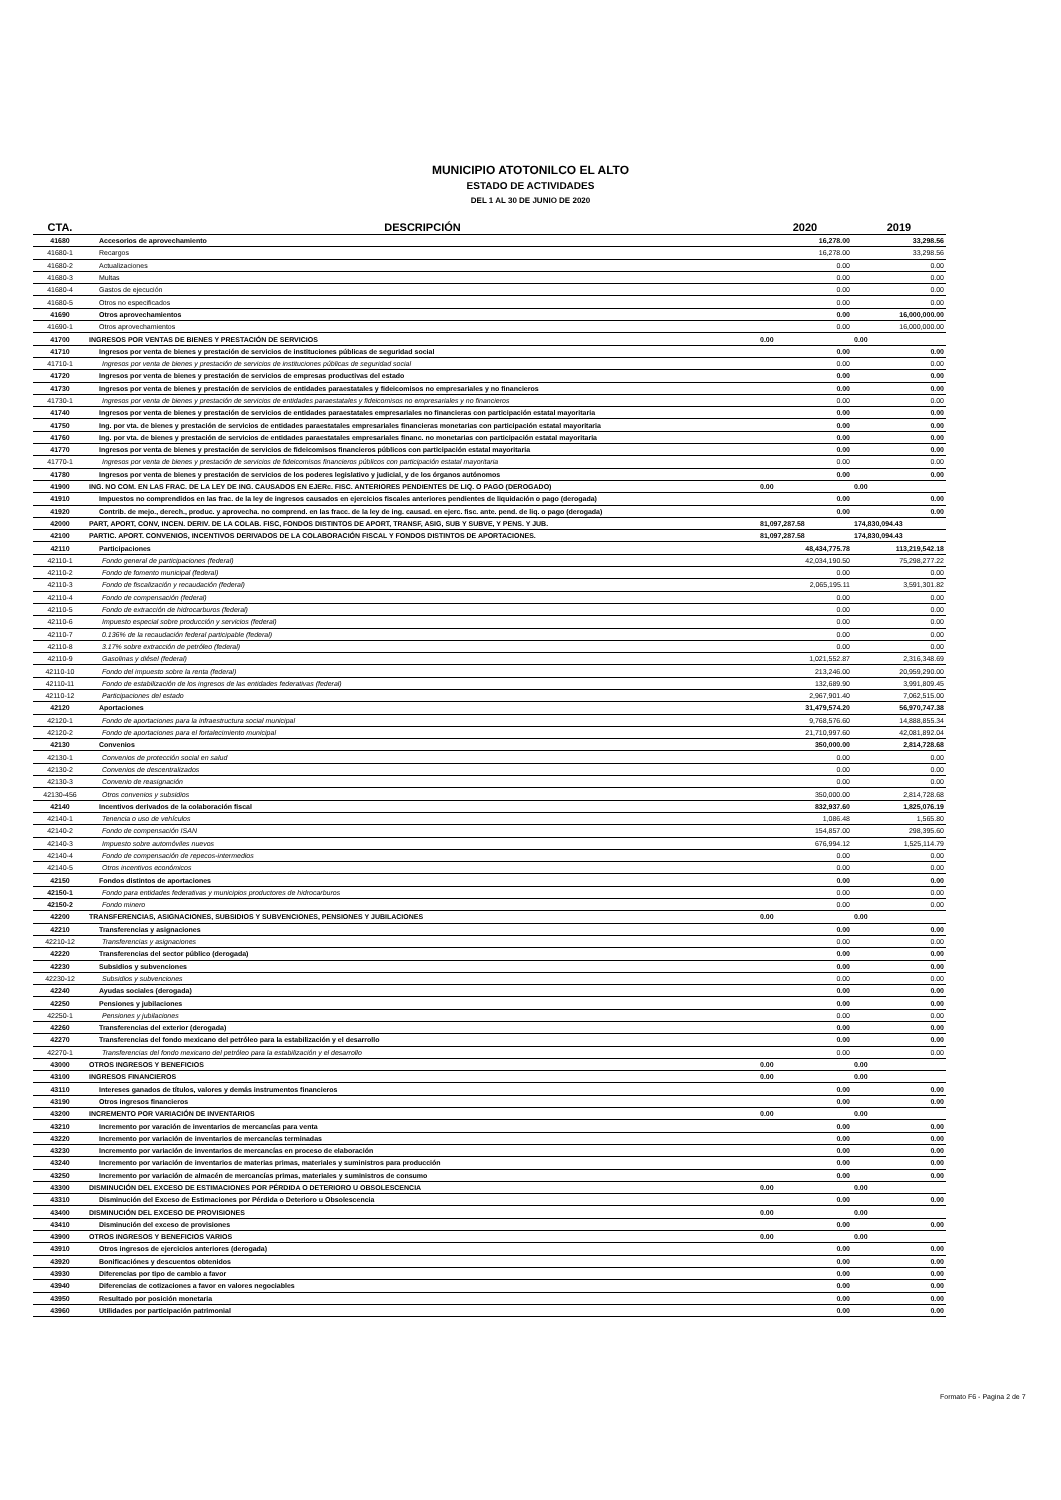MUNICIPIO ATOTONILCO EL ALTO
ESTADO DE ACTIVIDADES
DEL 1 AL 30 DE JUNIO DE 2020
| CTA. | DESCRIPCIÓN | 2020 | 2019 |
| --- | --- | --- | --- |
| 41680 | Accesorios de aprovechamiento | 16,278.00 | 33,298.56 |
| 41680-1 | Recargos | 16,278.00 | 33,298.56 |
| 41680-2 | Actualizaciones | 0.00 | 0.00 |
| 41680-3 | Multas | 0.00 | 0.00 |
| 41680-4 | Gastos de ejecución | 0.00 | 0.00 |
| 41680-5 | Otros no especificados | 0.00 | 0.00 |
| 41690 | Otros aprovechamientos | 0.00 | 16,000,000.00 |
| 41690-1 | Otros aprovechamientos | 0.00 | 16,000,000.00 |
| 41700 | INGRESOS POR VENTAS DE BIENES Y PRESTACIÓN DE SERVICIOS | 0.00 | 0.00 |
| 41710 | Ingresos por venta de bienes y prestación de servicios de instituciones públicas de seguridad social | 0.00 | 0.00 |
| 41710-1 | Ingresos por venta de bienes y prestación de servicios de instituciones públicas de seguridad social | 0.00 | 0.00 |
| 41720 | Ingresos por venta de bienes y prestación de servicios de empresas productivas del estado | 0.00 | 0.00 |
| 41730 | Ingresos por venta de bienes y prestación de servicios de entidades paraestatales y fideicomisos no empresariales y no financieros | 0.00 | 0.00 |
| 41730-1 | Ingresos por venta de bienes y prestación de servicios de entidades paraestatales y fideicomisos no empresariales y no financieros | 0.00 | 0.00 |
| 41740 | Ingresos por venta de bienes y prestación de servicios de entidades paraestatales empresariales no financieras con participación estatal mayoritaria | 0.00 | 0.00 |
| 41750 | Ing. por vta. de bienes y prestación de servicios de entidades paraestatales empresariales financieras monetarias con participación estatal mayoritaria | 0.00 | 0.00 |
| 41760 | Ing. por vta. de bienes y prestación de servicios de entidades paraestatales empresariales financ. no monetarias con participación estatal mayoritaria | 0.00 | 0.00 |
| 41770 | Ingresos por venta de bienes y prestación de servicios de fideicomisos financieros públicos con participación estatal mayoritaria | 0.00 | 0.00 |
| 41770-1 | Ingresos por venta de bienes y prestación de servicios de fideicomisos financieros públicos con participación estatal mayoritaria | 0.00 | 0.00 |
| 41780 | Ingresos por venta de bienes y prestación de servicios de los poderes legislativo y judicial, y de los órganos autónomos | 0.00 | 0.00 |
| 41900 | ING. NO COM. EN LAS FRAC. DE LA LEY DE ING. CAUSADOS EN EJERc. FISC. ANTERIORES PENDIENTES DE LIQ. O PAGO (DEROGADO) | 0.00 | 0.00 |
| 41910 | Impuestos no comprendidos en las frac. de la ley de ingresos causados en ejercicios fiscales anteriores pendientes de liquidación o pago (derogada) | 0.00 | 0.00 |
| 41920 | Contrib. de mejo., derech., produc. y aprovecha. no comprend. en las fracc. de la ley de ing. causad. en ejerc. fisc. ante. pend. de liq. o pago (derogada) | 0.00 | 0.00 |
| 42000 | PART, APORT, CONV, INCEN. DERIV. DE LA COLAB. FISC, FONDOS DISTINTOS DE APORT, TRANSF, ASIG, SUB Y SUBVE, Y PENS. Y JUB. | 81,097,287.58 | 174,830,094.43 |
| 42100 | PARTIC. APORT. CONVENIOS, INCENTIVOS DERIVADOS DE LA COLABORACIÓN FISCAL Y FONDOS DISTINTOS DE APORTACIONES. | 81,097,287.58 | 174,830,094.43 |
| 42110 | Participaciones | 48,434,775.78 | 113,219,542.18 |
| 42110-1 | Fondo general de participaciones (federal) | 42,034,190.50 | 75,298,277.22 |
| 42110-2 | Fondo de fomento municipal (federal) | 0.00 | 0.00 |
| 42110-3 | Fondo de fiscalización y recaudación (federal) | 2,065,195.11 | 3,591,301.82 |
| 42110-4 | Fondo de compensación (federal) | 0.00 | 0.00 |
| 42110-5 | Fondo de extracción de hidrocarburos (federal) | 0.00 | 0.00 |
| 42110-6 | Impuesto especial sobre producción y servicios (federal) | 0.00 | 0.00 |
| 42110-7 | 0.136% de la recaudación federal participable (federal) | 0.00 | 0.00 |
| 42110-8 | 3.17% sobre extracción de petróleo (federal) | 0.00 | 0.00 |
| 42110-9 | Gasolinas y diésel (federal) | 1,021,552.87 | 2,316,348.69 |
| 42110-10 | Fondo del impuesto sobre la renta (federal) | 213,246.00 | 20,959,290.00 |
| 42110-11 | Fondo de estabilización de los ingresos de las entidades federativas (federal) | 132,689.90 | 3,991,809.45 |
| 42110-12 | Participaciones del estado | 2,967,901.40 | 7,062,515.00 |
| 42120 | Aportaciones | 31,479,574.20 | 56,970,747.38 |
| 42120-1 | Fondo de aportaciones para la infraestructura social municipal | 9,768,576.60 | 14,888,855.34 |
| 42120-2 | Fondo de aportaciones para el fortalecimiento municipal | 21,710,997.60 | 42,081,892.04 |
| 42130 | Convenios | 350,000.00 | 2,814,728.68 |
| 42130-1 | Convenios de protección social en salud | 0.00 | 0.00 |
| 42130-2 | Convenios de descentralizados | 0.00 | 0.00 |
| 42130-3 | Convenio de reasignación | 0.00 | 0.00 |
| 42130-456 | Otros convenios y subsidios | 350,000.00 | 2,814,728.68 |
| 42140 | Incentivos derivados de la colaboración fiscal | 832,937.60 | 1,825,076.19 |
| 42140-1 | Tenencia o uso de vehículos | 1,086.48 | 1,565.80 |
| 42140-2 | Fondo de compensación ISAN | 154,857.00 | 298,395.60 |
| 42140-3 | Impuesto sobre automóviles nuevos | 676,994.12 | 1,525,114.79 |
| 42140-4 | Fondo de compensación de repecos-intermedios | 0.00 | 0.00 |
| 42140-5 | Otros incentivos económicos | 0.00 | 0.00 |
| 42150 | Fondos distintos de aportaciones | 0.00 | 0.00 |
| 42150-1 | Fondo para entidades federativas y municipios productores de hidrocarburos | 0.00 | 0.00 |
| 42150-2 | Fondo minero | 0.00 | 0.00 |
| 42200 | TRANSFERENCIAS, ASIGNACIONES, SUBSIDIOS Y SUBVENCIONES, PENSIONES Y JUBILACIONES | 0.00 | 0.00 |
| 42210 | Transferencias y asignaciones | 0.00 | 0.00 |
| 42210-12 | Transferencias y asignaciones | 0.00 | 0.00 |
| 42220 | Transferencias del sector público (derogada) | 0.00 | 0.00 |
| 42230 | Subsidios y subvenciones | 0.00 | 0.00 |
| 42230-12 | Subsidios y subvenciones | 0.00 | 0.00 |
| 42240 | Ayudas sociales (derogada) | 0.00 | 0.00 |
| 42250 | Pensiones y jubilaciones | 0.00 | 0.00 |
| 42250-1 | Pensiones y jubilaciones | 0.00 | 0.00 |
| 42260 | Transferencias del exterior (derogada) | 0.00 | 0.00 |
| 42270 | Transferencias del fondo mexicano del petróleo para la estabilización y el desarrollo | 0.00 | 0.00 |
| 42270-1 | Transferencias del fondo mexicano del petróleo para la estabilización y el desarrollo | 0.00 | 0.00 |
| 43000 | OTROS INGRESOS Y BENEFICIOS | 0.00 | 0.00 |
| 43100 | INGRESOS FINANCIEROS | 0.00 | 0.00 |
| 43110 | Intereses ganados de títulos, valores y demás instrumentos financieros | 0.00 | 0.00 |
| 43190 | Otros ingresos financieros | 0.00 | 0.00 |
| 43200 | INCREMENTO POR VARIACIÓN DE INVENTARIOS | 0.00 | 0.00 |
| 43210 | Incremento por varación de inventarios de mercancías para venta | 0.00 | 0.00 |
| 43220 | Incremento por variación de inventarios de mercancías terminadas | 0.00 | 0.00 |
| 43230 | Incremento por variación de inventarios de mercancías en proceso de elaboración | 0.00 | 0.00 |
| 43240 | Incremento por variación de inventarios de materias primas, materiales y suministros para producción | 0.00 | 0.00 |
| 43250 | Incremento por variación de almacén de mercancías primas, materiales y suministros de consumo | 0.00 | 0.00 |
| 43300 | DISMINUCIÓN DEL EXCESO DE ESTIMACIONES POR PÉRDIDA O DETERIORO U OBSOLESCENCIA | 0.00 | 0.00 |
| 43310 | Disminución del Exceso de Estimaciones por Pérdida o Deterioro u Obsolescencia | 0.00 | 0.00 |
| 43400 | DISMINUCIÓN DEL EXCESO DE PROVISIONES | 0.00 | 0.00 |
| 43410 | Disminución del exceso de provisiones | 0.00 | 0.00 |
| 43900 | OTROS INGRESOS Y BENEFICIOS VARIOS | 0.00 | 0.00 |
| 43910 | Otros ingresos de ejercicios anteriores (derogada) | 0.00 | 0.00 |
| 43920 | Bonificaciónes y descuentos obtenidos | 0.00 | 0.00 |
| 43930 | Diferencias por tipo de cambio a favor | 0.00 | 0.00 |
| 43940 | Diferencias de cotizaciones a favor en valores negociables | 0.00 | 0.00 |
| 43950 | Resultado por posición monetaria | 0.00 | 0.00 |
| 43960 | Utilidades por participación patrimonial | 0.00 | 0.00 |
Formato F6 - Pagina 2 de 7